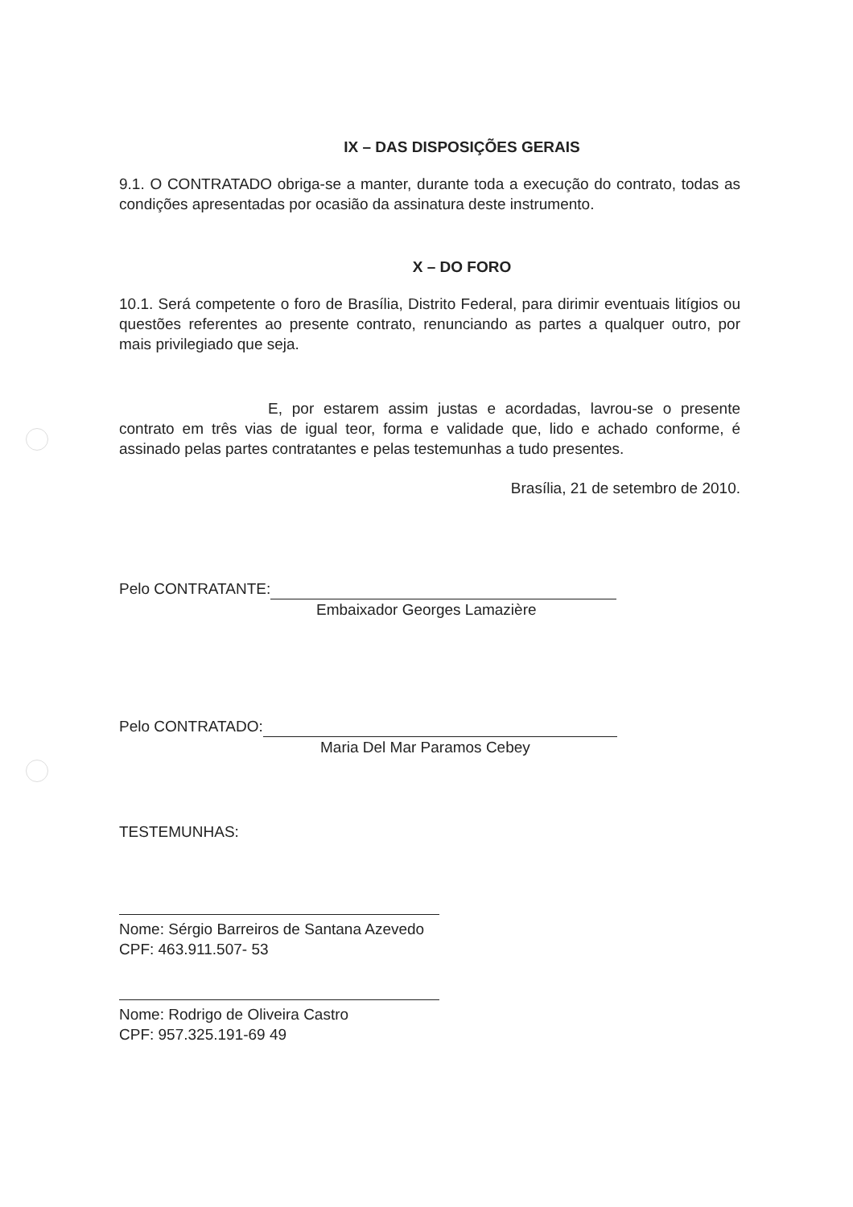IX – DAS DISPOSIÇÕES GERAIS
9.1. O CONTRATADO obriga-se a manter, durante toda a execução do contrato, todas as condições apresentadas por ocasião da assinatura deste instrumento.
X – DO FORO
10.1. Será competente o foro de Brasília, Distrito Federal, para dirimir eventuais litígios ou questões referentes ao presente contrato, renunciando as partes a qualquer outro, por mais privilegiado que seja.
E, por estarem assim justas e acordadas, lavrou-se o presente contrato em três vias de igual teor, forma e validade que, lido e achado conforme, é assinado pelas partes contratantes e pelas testemunhas a tudo presentes.
Brasília, 21 de setembro de 2010.
Pelo CONTRATANTE:
Embaixador Georges Lamazière
Pelo CONTRATADO:
Maria Del Mar Paramos Cebey
TESTEMUNHAS:
Nome: Sérgio Barreiros de Santana Azevedo
CPF: 463.911.507- 53
Nome: Rodrigo de Oliveira Castro
CPF: 957.325.191-69 49